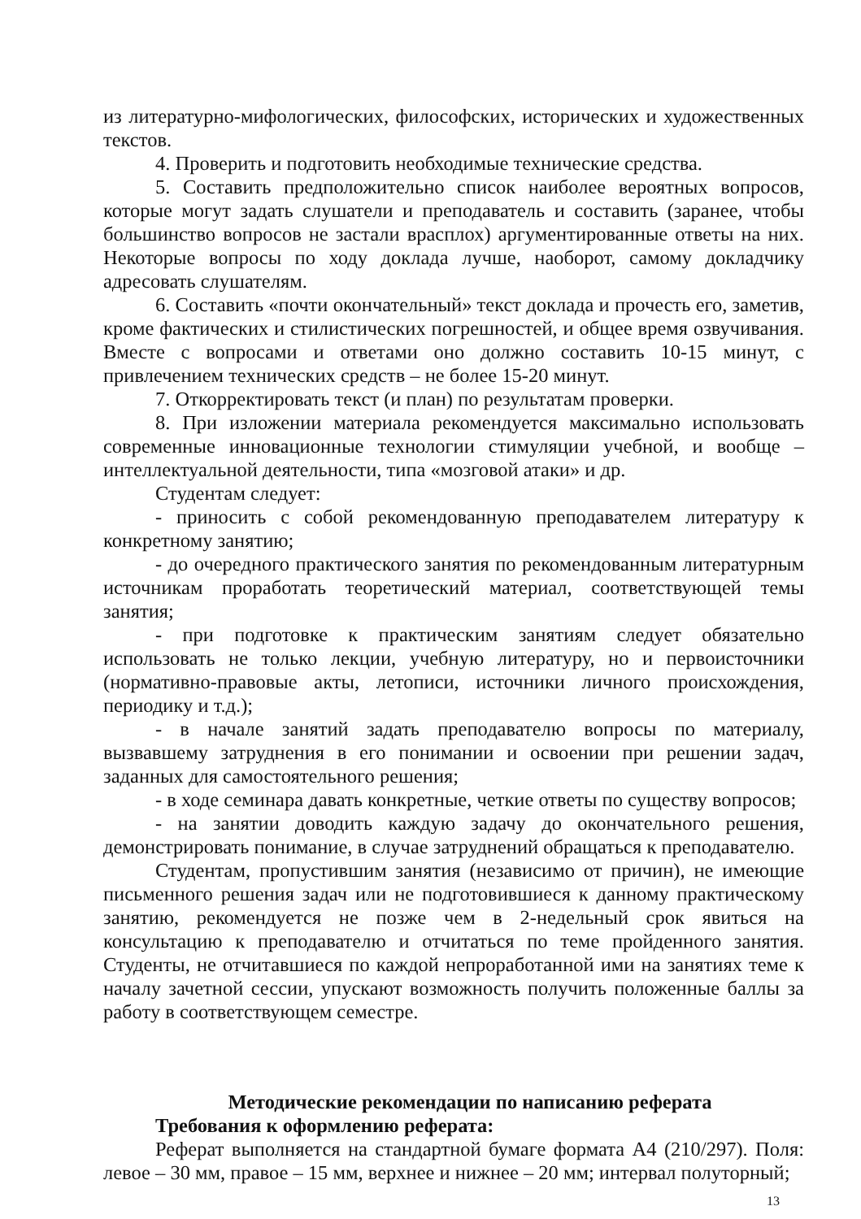из литературно-мифологических, философских, исторических и художественных текстов.
4. Проверить и подготовить необходимые технические средства.
5. Составить предположительно список наиболее вероятных вопросов, которые могут задать слушатели и преподаватель и составить (заранее, чтобы большинство вопросов не застали врасплох) аргументированные ответы на них. Некоторые вопросы по ходу доклада лучше, наоборот, самому докладчику адресовать слушателям.
6. Составить «почти окончательный» текст доклада и прочесть его, заметив, кроме фактических и стилистических погрешностей, и общее время озвучивания. Вместе с вопросами и ответами оно должно составить 10-15 минут, с привлечением технических средств – не более 15-20 минут.
7. Откорректировать текст (и план) по результатам проверки.
8. При изложении материала рекомендуется максимально использовать современные инновационные технологии стимуляции учебной, и вообще – интеллектуальной деятельности, типа «мозговой атаки» и др.
Студентам следует:
- приносить с собой рекомендованную преподавателем литературу к конкретному занятию;
- до очередного практического занятия по рекомендованным литературным источникам проработать теоретический материал, соответствующей темы занятия;
- при подготовке к практическим занятиям следует обязательно использовать не только лекции, учебную литературу, но и первоисточники (нормативно-правовые акты, летописи, источники личного происхождения, периодику и т.д.);
- в начале занятий задать преподавателю вопросы по материалу, вызвавшему затруднения в его понимании и освоении при решении задач, заданных для самостоятельного решения;
- в ходе семинара давать конкретные, четкие ответы по существу вопросов;
- на занятии доводить каждую задачу до окончательного решения, демонстрировать понимание, в случае затруднений обращаться к преподавателю.
Студентам, пропустившим занятия (независимо от причин), не имеющие письменного решения задач или не подготовившиеся к данному практическому занятию, рекомендуется не позже чем в 2-недельный срок явиться на консультацию к преподавателю и отчитаться по теме пройденного занятия. Студенты, не отчитавшиеся по каждой непроработанной ими на занятиях теме к началу зачетной сессии, упускают возможность получить положенные баллы за работу в соответствующем семестре.
Методические рекомендации по написанию реферата
Требования к оформлению реферата:
Реферат выполняется на стандартной бумаге формата А4 (210/297). Поля: левое – 30 мм, правое – 15 мм, верхнее и нижнее – 20 мм; интервал полуторный;
13